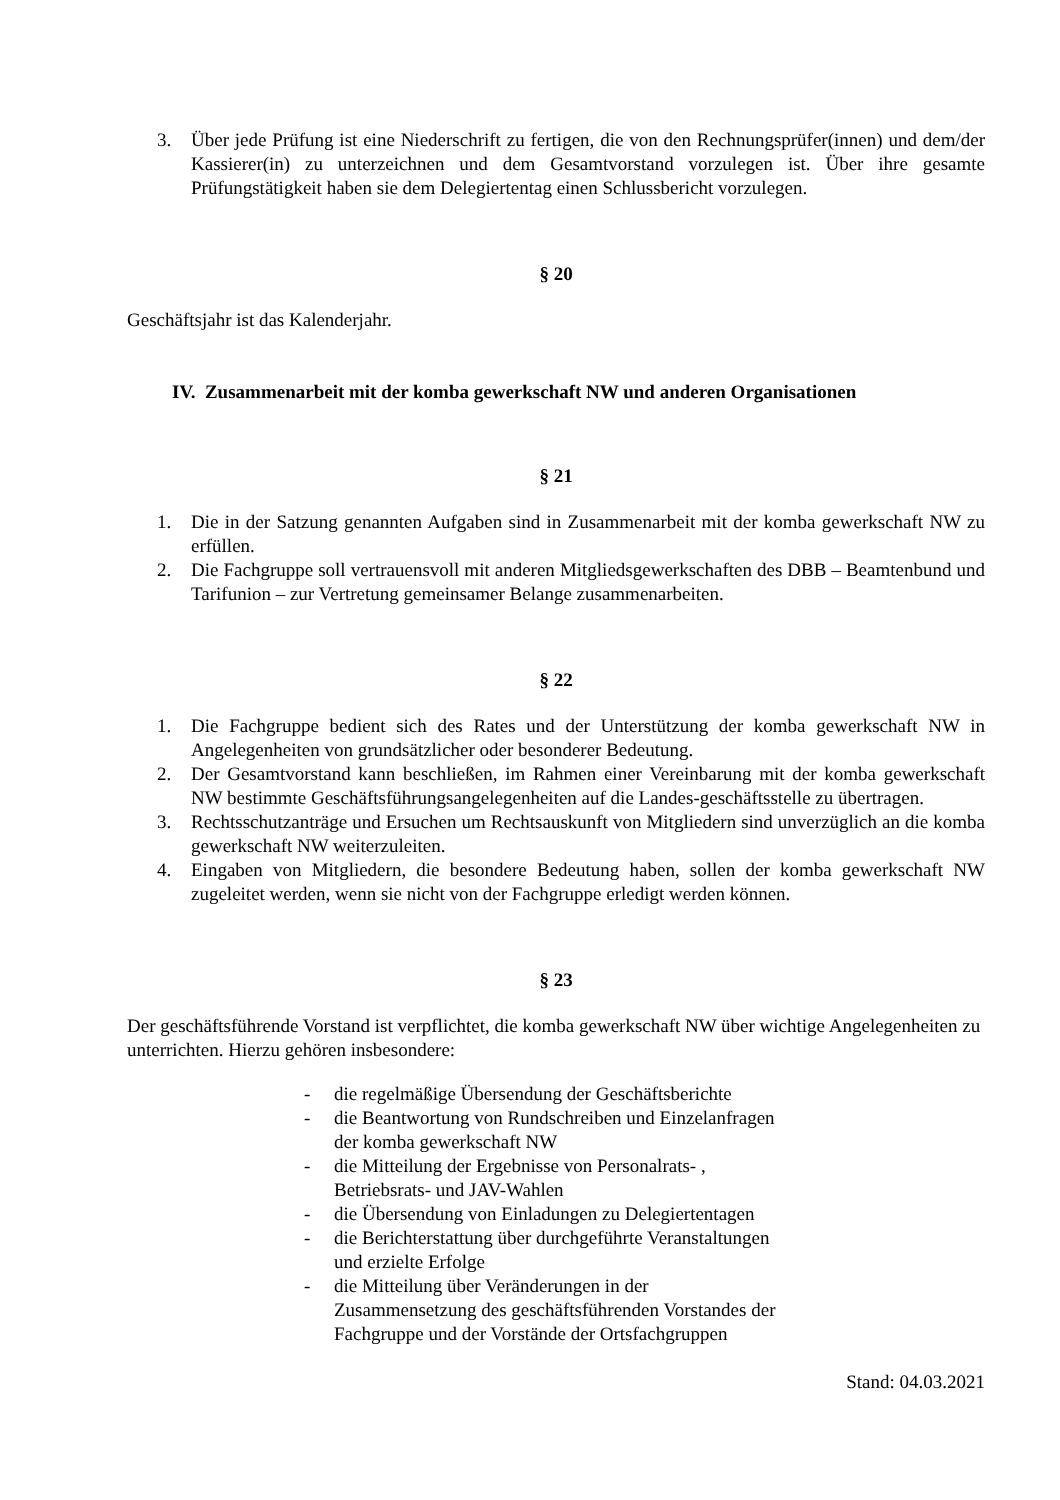3. Über jede Prüfung ist eine Niederschrift zu fertigen, die von den Rechnungsprüfer(innen) und dem/der Kassierer(in) zu unterzeichnen und dem Gesamtvorstand vorzulegen ist. Über ihre gesamte Prüfungstätigkeit haben sie dem Delegiertentag einen Schlussbericht vorzulegen.
§ 20
Geschäftsjahr ist das Kalenderjahr.
IV. Zusammenarbeit mit der komba gewerkschaft NW und anderen Organisationen
§ 21
1. Die in der Satzung genannten Aufgaben sind in Zusammenarbeit mit der komba gewerkschaft NW zu erfüllen.
2. Die Fachgruppe soll vertrauensvoll mit anderen Mitgliedsgewerkschaften des DBB – Beamtenbund und Tarifunion – zur Vertretung gemeinsamer Belange zusammenarbeiten.
§ 22
1. Die Fachgruppe bedient sich des Rates und der Unterstützung der komba gewerkschaft NW in Angelegenheiten von grundsätzlicher oder besonderer Bedeutung.
2. Der Gesamtvorstand kann beschließen, im Rahmen einer Vereinbarung mit der komba gewerkschaft NW bestimmte Geschäftsführungsangelegenheiten auf die Landes-geschäftsstelle zu übertragen.
3. Rechtsschutzanträge und Ersuchen um Rechtsauskunft von Mitgliedern sind unverzüglich an die komba gewerkschaft NW weiterzuleiten.
4. Eingaben von Mitgliedern, die besondere Bedeutung haben, sollen der komba gewerkschaft NW zugeleitet werden, wenn sie nicht von der Fachgruppe erledigt werden können.
§ 23
Der geschäftsführende Vorstand ist verpflichtet, die komba gewerkschaft NW über wichtige Angelegenheiten zu unterrichten. Hierzu gehören insbesondere:
- die regelmäßige Übersendung der Geschäftsberichte
- die Beantwortung von Rundschreiben und Einzelanfragen der komba gewerkschaft NW
- die Mitteilung der Ergebnisse von Personalrats- , Betriebsrats- und JAV-Wahlen
- die Übersendung von Einladungen zu Delegiertentagen
- die Berichterstattung über durchgeführte Veranstaltungen und erzielte Erfolge
- die Mitteilung über Veränderungen in der Zusammensetzung des geschäftsführenden Vorstandes der Fachgruppe und der Vorstände der Ortsfachgruppen
Stand: 04.03.2021